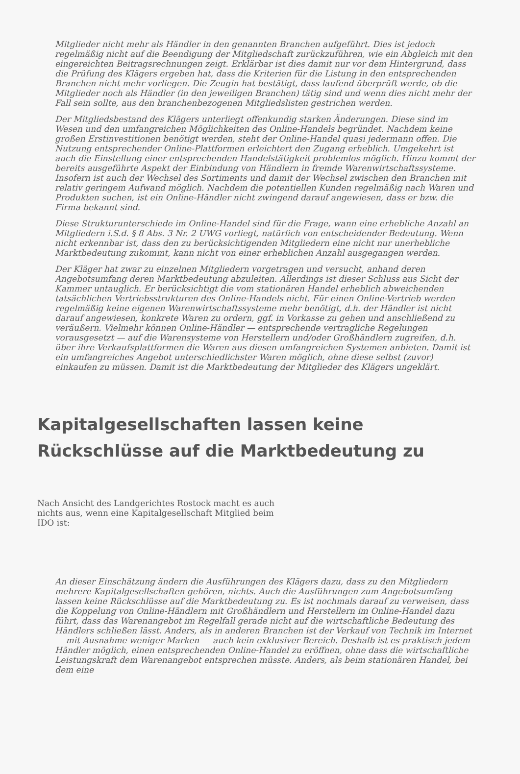Mitglieder nicht mehr als Händler in den genannten Branchen aufgeführt. Dies ist jedoch regelmäßig nicht auf die Beendigung der Mitgliedschaft zurückzuführen, wie ein Abgleich mit den eingereichten Beitragsrechnungen zeigt. Erklärbar ist dies damit nur vor dem Hintergrund, dass die Prüfung des Klägers ergeben hat, dass die Kriterien für die Listung in den entsprechenden Branchen nicht mehr vorliegen. Die Zeugin hat bestätigt, dass laufend überprüft werde, ob die Mitglieder noch als Händler (in den jeweiligen Branchen) tätig sind und wenn dies nicht mehr der Fall sein sollte, aus den branchenbezogenen Mitgliedslisten gestrichen werden.
Der Mitgliedsbestand des Klägers unterliegt offenkundig starken Änderungen. Diese sind im Wesen und den umfangreichen Möglichkeiten des Online-Handels begründet. Nachdem keine großen Erstinvestitionen benötigt werden, steht der Online-Handel quasi jedermann offen. Die Nutzung entsprechender Online-Plattformen erleichtert den Zugang erheblich. Umgekehrt ist auch die Einstellung einer entsprechenden Handelstätigkeit problemlos möglich. Hinzu kommt der bereits ausgeführte Aspekt der Einbindung von Händlern in fremde Warenwirtschaftssysteme. Insofern ist auch der Wechsel des Sortiments und damit der Wechsel zwischen den Branchen mit relativ geringem Aufwand möglich. Nachdem die potentiellen Kunden regelmäßig nach Waren und Produkten suchen, ist ein Online-Händler nicht zwingend darauf angewiesen, dass er bzw. die Firma bekannt sind.
Diese Strukturunterschiede im Online-Handel sind für die Frage, wann eine erhebliche Anzahl an Mitgliedern i.S.d. § 8 Abs. 3 Nr. 2 UWG vorliegt, natürlich von entscheidender Bedeutung. Wenn nicht erkennbar ist, dass den zu berücksichtigenden Mitgliedern eine nicht nur unerhebliche Marktbedeutung zukommt, kann nicht von einer erheblichen Anzahl ausgegangen werden.
Der Kläger hat zwar zu einzelnen Mitgliedern vorgetragen und versucht, anhand deren Angebotsumfang deren Marktbedeutung abzuleiten. Allerdings ist dieser Schluss aus Sicht der Kammer untauglich. Er berücksichtigt die vom stationären Handel erheblich abweichenden tatsächlichen Vertriebsstrukturen des Online-Handels nicht. Für einen Online-Vertrieb werden regelmäßig keine eigenen Warenwirtschaftssysteme mehr benötigt, d.h. der Händler ist nicht darauf angewiesen, konkrete Waren zu ordern, ggf. in Vorkasse zu gehen und anschließend zu veräußern. Vielmehr können Online-Händler — entsprechende vertragliche Regelungen vorausgesetzt — auf die Warensysteme von Herstellern und/oder Großhändlern zugreifen, d.h. über ihre Verkaufsplattformen die Waren aus diesen umfangreichen Systemen anbieten. Damit ist ein umfangreiches Angebot unterschiedlichster Waren möglich, ohne diese selbst (zuvor) einkaufen zu müssen. Damit ist die Marktbedeutung der Mitglieder des Klägers ungeklärt.
Kapitalgesellschaften lassen keine Rückschlüsse auf die Marktbedeutung zu
Nach Ansicht des Landgerichtes Rostock macht es auch nichts aus, wenn eine Kapitalgesellschaft Mitglied beim IDO ist:
An dieser Einschätzung ändern die Ausführungen des Klägers dazu, dass zu den Mitgliedern mehrere Kapitalgesellschaften gehören, nichts. Auch die Ausführungen zum Angebotsumfang lassen keine Rückschlüsse auf die Marktbedeutung zu. Es ist nochmals darauf zu verweisen, dass die Koppelung von Online-Händlern mit Großhändlern und Herstellern im Online-Handel dazu führt, dass das Warenangebot im Regelfall gerade nicht auf die wirtschaftliche Bedeutung des Händlers schließen lässt. Anders, als in anderen Branchen ist der Verkauf von Technik im Internet — mit Ausnahme weniger Marken — auch kein exklusiver Bereich. Deshalb ist es praktisch jedem Händler möglich, einen entsprechenden Online-Handel zu eröffnen, ohne dass die wirtschaftliche Leistungskraft dem Warenangebot entsprechen müsste. Anders, als beim stationären Handel, bei dem eine